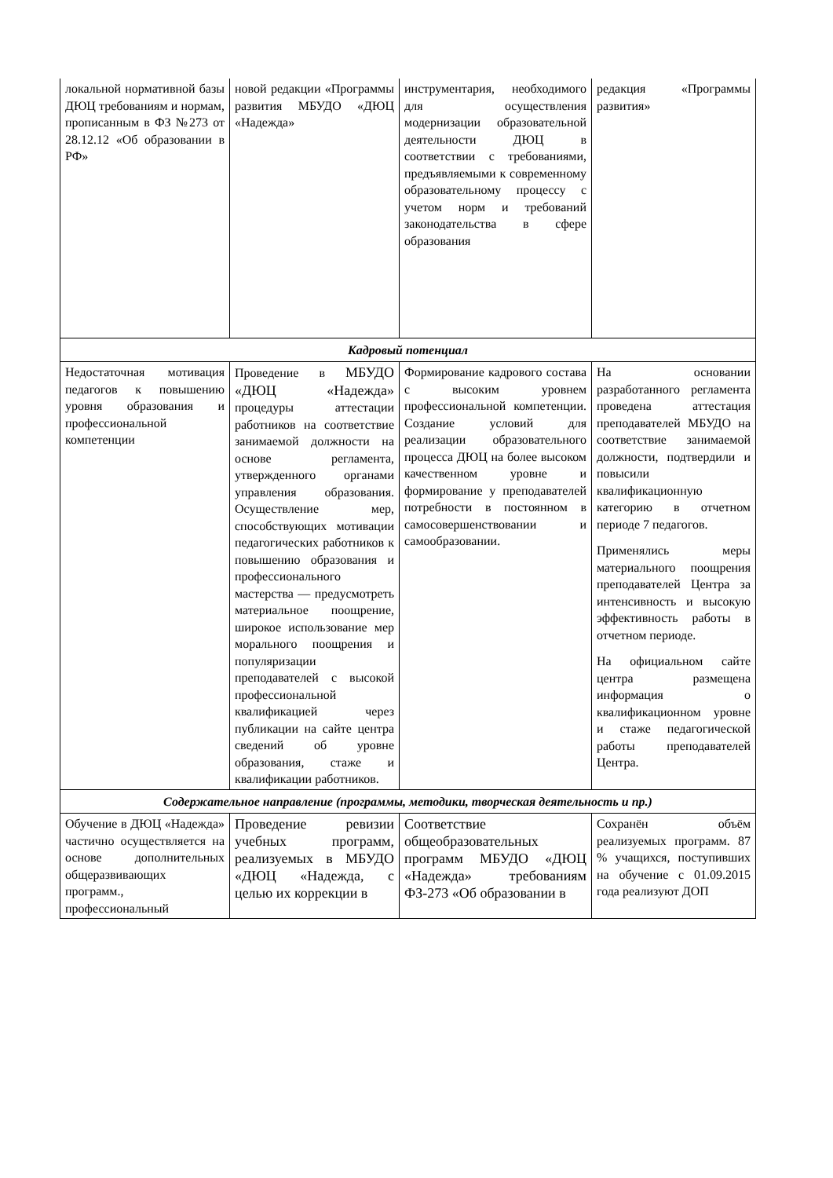| локальной нормативной базы ДЮЦ требованиям и нормам, прописанным в ФЗ №273 от 28.12.12 «Об образовании в РФ» | новой редакции «Программы развития МБУДО «ДЮЦ «Надежда» | инструментария, необходимого для осуществления модернизации образовательной деятельности ДЮЦ в соответствии с требованиями, предъявляемыми к современному образовательному процессу с учетом норм и требований законодательства в сфере образования | редакция «Программы развития» |
| Кадровый потенциал | | | |
| Недостаточная мотивация педагогов к повышению уровня образования и профессиональной компетенции | Проведение в МБУДО «ДЮЦ «Надежда» процедуры аттестации работников на соответствие занимаемой должности на основе регламента, утвержденного органами управления образования. Осуществление мер, способствующих мотивации педагогических работников к повышению образования и профессионального мастерства — предусмотреть материальное поощрение, широкое использование мер морального поощрения и популяризации преподавателей с высокой профессиональной квалификацией через публикации на сайте центра сведений об уровне образования, стаже и квалификации работников. | Формирование кадрового состава с высоким уровнем профессиональной компетенции. Создание условий для реализации образовательного процесса ДЮЦ на более высоком качественном уровне и формирование у преподавателей потребности в постоянном в самосовершенствовании и самообразовании. | На основании разработанного регламента проведена аттестация преподавателей МБУДО на соответствие занимаемой должности, подтвердили и повысили квалификационную категорию в отчетном периоде 7 педагогов. Применялись меры материального поощрения преподавателей Центра за интенсивность и высокую эффективность работы в отчетном периоде. На официальном сайте центра размещена информация о квалификационном уровне и стаже педагогической работы преподавателей Центра. |
| Содержательное направление (программы, методики, творческая деятельность и пр.) | | | |
| Обучение в ДЮЦ «Надежда» частично осуществляется на основе дополнительных общеразвивающих программ., профессиональный | Проведение ревизии учебных программ, реализуемых в МБУДО «ДЮЦ «Надежда, с целью их коррекции в | Соответствие общеобразовательных программ МБУДО «ДЮЦ «Надежда» требованиям ФЗ-273 «Об образовании в | Сохранён объём реализуемых программ. 87 % учащихся, поступивших на обучение с 01.09.2015 года реализуют ДОП |